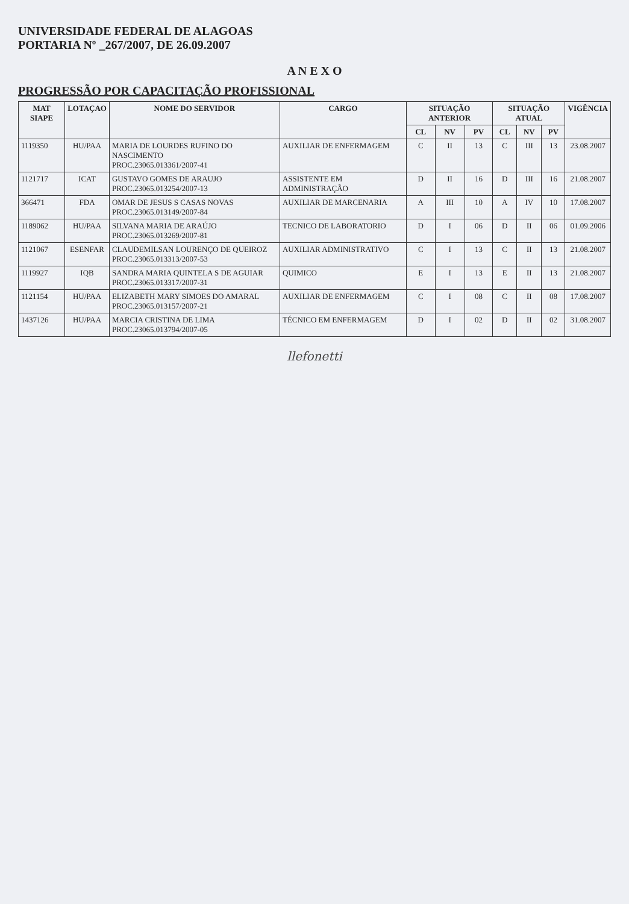UNIVERSIDADE FEDERAL DE ALAGOAS
PORTARIA Nº _267/2007, DE 26.09.2007
A N E X O
PROGRESSÃO POR CAPACITAÇÃO PROFISSIONAL
| MAT SIAPE | LOTAÇAO | NOME DO SERVIDOR | CARGO | SITUAÇÃO ANTERIOR | | | SITUAÇÃO ATUAL | | | VIGÊNCIA |
| --- | --- | --- | --- | --- | --- | --- | --- | --- | --- | --- |
| | | | | CL | NV | PV | CL | NV | PV | |
| 1119350 | HU/PAA | MARIA DE LOURDES RUFINO DO NASCIMENTO PROC.23065.013361/2007-41 | AUXILIAR DE ENFERMAGEM | C | II | 13 | C | III | 13 | 23.08.2007 |
| 1121717 | ICAT | GUSTAVO GOMES DE ARAUJO PROC.23065.013254/2007-13 | ASSISTENTE EM ADMINISTRAÇÃO | D | II | 16 | D | III | 16 | 21.08.2007 |
| 366471 | FDA | OMAR DE JESUS S CASAS NOVAS PROC.23065.013149/2007-84 | AUXILIAR DE MARCENARIA | A | III | 10 | A | IV | 10 | 17.08.2007 |
| 1189062 | HU/PAA | SILVANA MARIA DE ARAÚJO PROC.23065.013269/2007-81 | TECNICO DE LABORATORIO | D | I | 06 | D | II | 06 | 01.09.2006 |
| 1121067 | ESENFAR | CLAUDEMILSAN LOURENÇO DE QUEIROZ PROC.23065.013313/2007-53 | AUXILIAR ADMINISTRATIVO | C | I | 13 | C | II | 13 | 21.08.2007 |
| 1119927 | IQB | SANDRA MARIA QUINTELA S DE AGUIAR PROC.23065.013317/2007-31 | QUIMICO | E | I | 13 | E | II | 13 | 21.08.2007 |
| 1121154 | HU/PAA | ELIZABETH MARY SIMOES DO AMARAL PROC.23065.013157/2007-21 | AUXILIAR DE ENFERMAGEM | C | I | 08 | C | II | 08 | 17.08.2007 |
| 1437126 | HU/PAA | MARCIA CRISTINA DE LIMA PROC.23065.013794/2007-05 | TÉCNICO EM ENFERMAGEM | D | I | 02 | D | II | 02 | 31.08.2007 |
llefonetti